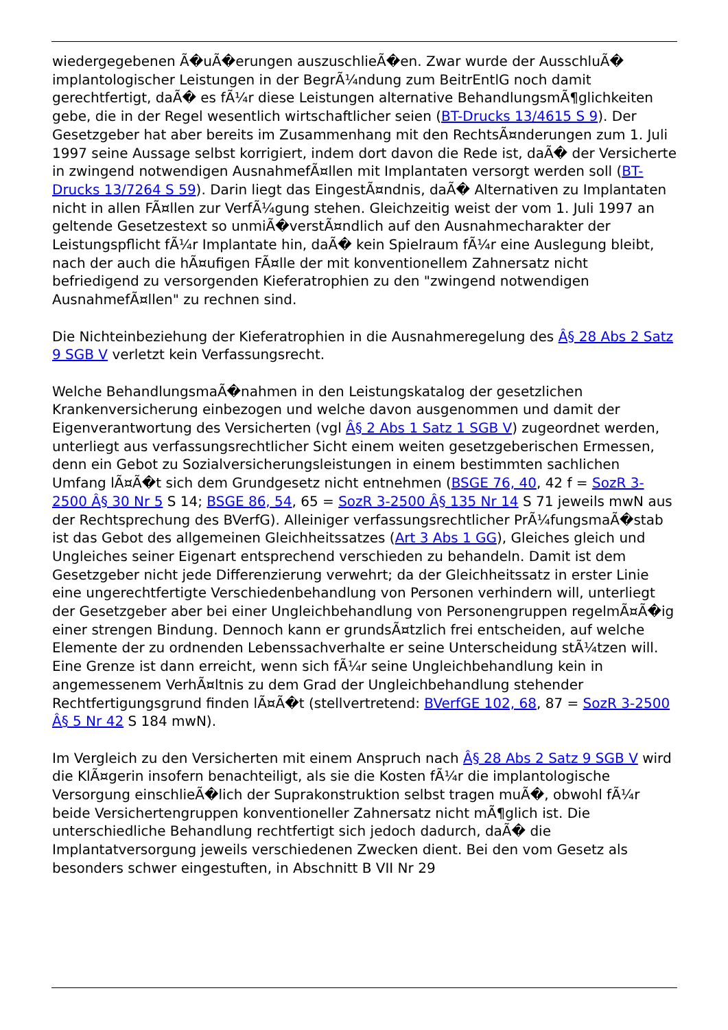wiedergegebenen Ã�uÃ�erungen auszuschlieÃ�en. Zwar wurde der AusschluÃ� implantologischer Leistungen in der BegrÃ¼ndung zum BeitrEntlG noch damit gerechtfertigt, daÃ� es fÃ¼r diese Leistungen alternative BehandlungsmÃ¶glichkeiten gebe, die in der Regel wesentlich wirtschaftlicher seien (BT-Drucks 13/4615 S 9). Der Gesetzgeber hat aber bereits im Zusammenhang mit den RechtsÃ¤nderungen zum 1. Juli 1997 seine Aussage selbst korrigiert, indem dort davon die Rede ist, daÃ� der Versicherte in zwingend notwendigen AusnahmefÃ¤llen mit Implantaten versorgt werden soll (BT-Drucks 13/7264 S 59). Darin liegt das EingestÃ¤ndnis, daÃ� Alternativen zu Implantaten nicht in allen FÃ¤llen zur VerfÃ¼gung stehen. Gleichzeitig weist der vom 1. Juli 1997 an geltende Gesetzestext so unmiÃ�verstÃ¤ndlich auf den Ausnahmecharakter der Leistungspflicht fÃ¼r Implantate hin, daÃ� kein Spielraum fÃ¼r eine Auslegung bleibt, nach der auch die hÃ¤ufigen FÃ¤lle der mit konventionellem Zahnersatz nicht befriedigend zu versorgenden Kieferatrophien zu den "zwingend notwendigen AusnahmefÃ¤llen" zu rechnen sind.
Die Nichteinbeziehung der Kieferatrophien in die Ausnahmeregelung des Â§ 28 Abs 2 Satz 9 SGB V verletzt kein Verfassungsrecht.
Welche BehandlungsmaÃ�nahmen in den Leistungskatalog der gesetzlichen Krankenversicherung einbezogen und welche davon ausgenommen und damit der Eigenverantwortung des Versicherten (vgl Â§ 2 Abs 1 Satz 1 SGB V) zugeordnet werden, unterliegt aus verfassungsrechtlicher Sicht einem weiten gesetzgeberischen Ermessen, denn ein Gebot zu Sozialversicherungsleistungen in einem bestimmten sachlichen Umfang lÃ¤Ã�t sich dem Grundgesetz nicht entnehmen (BSGE 76, 40, 42 f = SozR 3-2500 Â§ 30 Nr 5 S 14; BSGE 86, 54, 65 = SozR 3-2500 Â§ 135 Nr 14 S 71 jeweils mwN aus der Rechtsprechung des BVerfG). Alleiniger verfassungsrechtlicher PrÃ¼fungsmaÃ�stab ist das Gebot des allgemeinen Gleichheitssatzes (Art 3 Abs 1 GG), Gleiches gleich und Ungleiches seiner Eigenart entsprechend verschieden zu behandeln. Damit ist dem Gesetzgeber nicht jede Differenzierung verwehrt; da der Gleichheitssatz in erster Linie eine ungerechtfertigte Verschiedenbehandlung von Personen verhindern will, unterliegt der Gesetzgeber aber bei einer Ungleichbehandlung von Personengruppen regelmÃ¤Ã�ig einer strengen Bindung. Dennoch kann er grundsÃ¤tzlich frei entscheiden, auf welche Elemente der zu ordnenden Lebenssachverhalte er seine Unterscheidung stÃ¼tzen will. Eine Grenze ist dann erreicht, wenn sich fÃ¼r seine Ungleichbehandlung kein in angemessenem VerhÃ¤ltnis zu dem Grad der Ungleichbehandlung stehender Rechtfertigungsgrund finden lÃ¤Ã�t (stellvertretend: BVerfGE 102, 68, 87 = SozR 3-2500 Â§ 5 Nr 42 S 184 mwN).
Im Vergleich zu den Versicherten mit einem Anspruch nach Â§ 28 Abs 2 Satz 9 SGB V wird die KlÃ¤gerin insofern benachteiligt, als sie die Kosten fÃ¼r die implantologische Versorgung einschlieÃ�lich der Suprakonstruktion selbst tragen muÃ�, obwohl fÃ¼r beide Versichertengruppen konventioneller Zahnersatz nicht mÃ¶glich ist. Die unterschiedliche Behandlung rechtfertigt sich jedoch dadurch, daÃ� die Implantatversorgung jeweils verschiedenen Zwecken dient. Bei den vom Gesetz als besonders schwer eingestuften, in Abschnitt B VII Nr 29